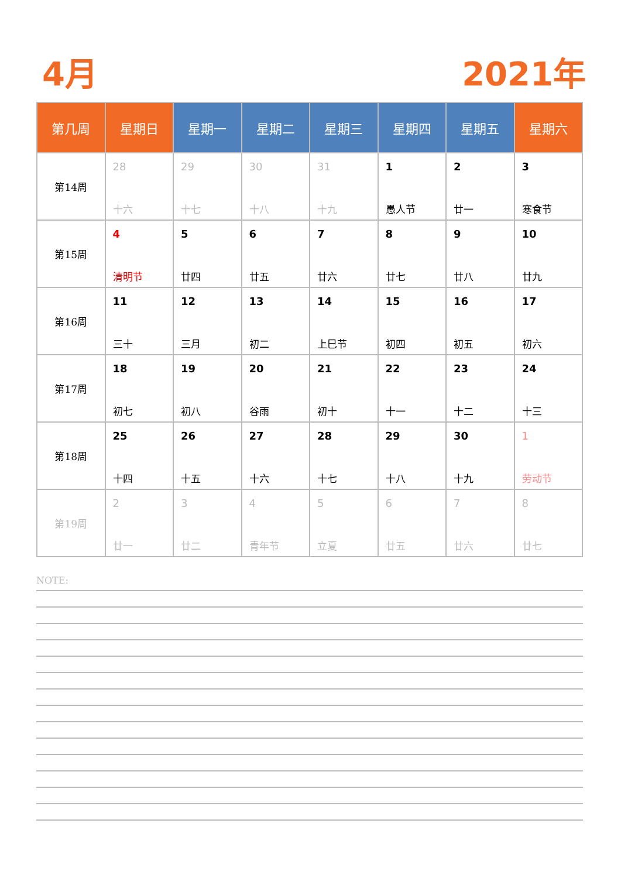4月 2021年
| 第几周 | 星期日 | 星期一 | 星期二 | 星期三 | 星期四 | 星期五 | 星期六 |
| --- | --- | --- | --- | --- | --- | --- | --- |
| 第14周 | 28 十六 | 29 十七 | 30 十八 | 31 十九 | 1 愚人节 | 2 廿一 | 3 寒食节 |
| 第15周 | 4 清明节 | 5 廿四 | 6 廿五 | 7 廿六 | 8 廿七 | 9 廿八 | 10 廿九 |
| 第16周 | 11 三十 | 12 三月 | 13 初二 | 14 上巳节 | 15 初四 | 16 初五 | 17 初六 |
| 第17周 | 18 初七 | 19 初八 | 20 谷雨 | 21 初十 | 22 十一 | 23 十二 | 24 十三 |
| 第18周 | 25 十四 | 26 十五 | 27 十六 | 28 十七 | 29 十八 | 30 十九 | 1 劳动节 |
| 第19周 | 2 廿一 | 3 廿二 | 4 青年节 | 5 立夏 | 6 廿五 | 7 廿六 | 8 廿七 |
NOTE: